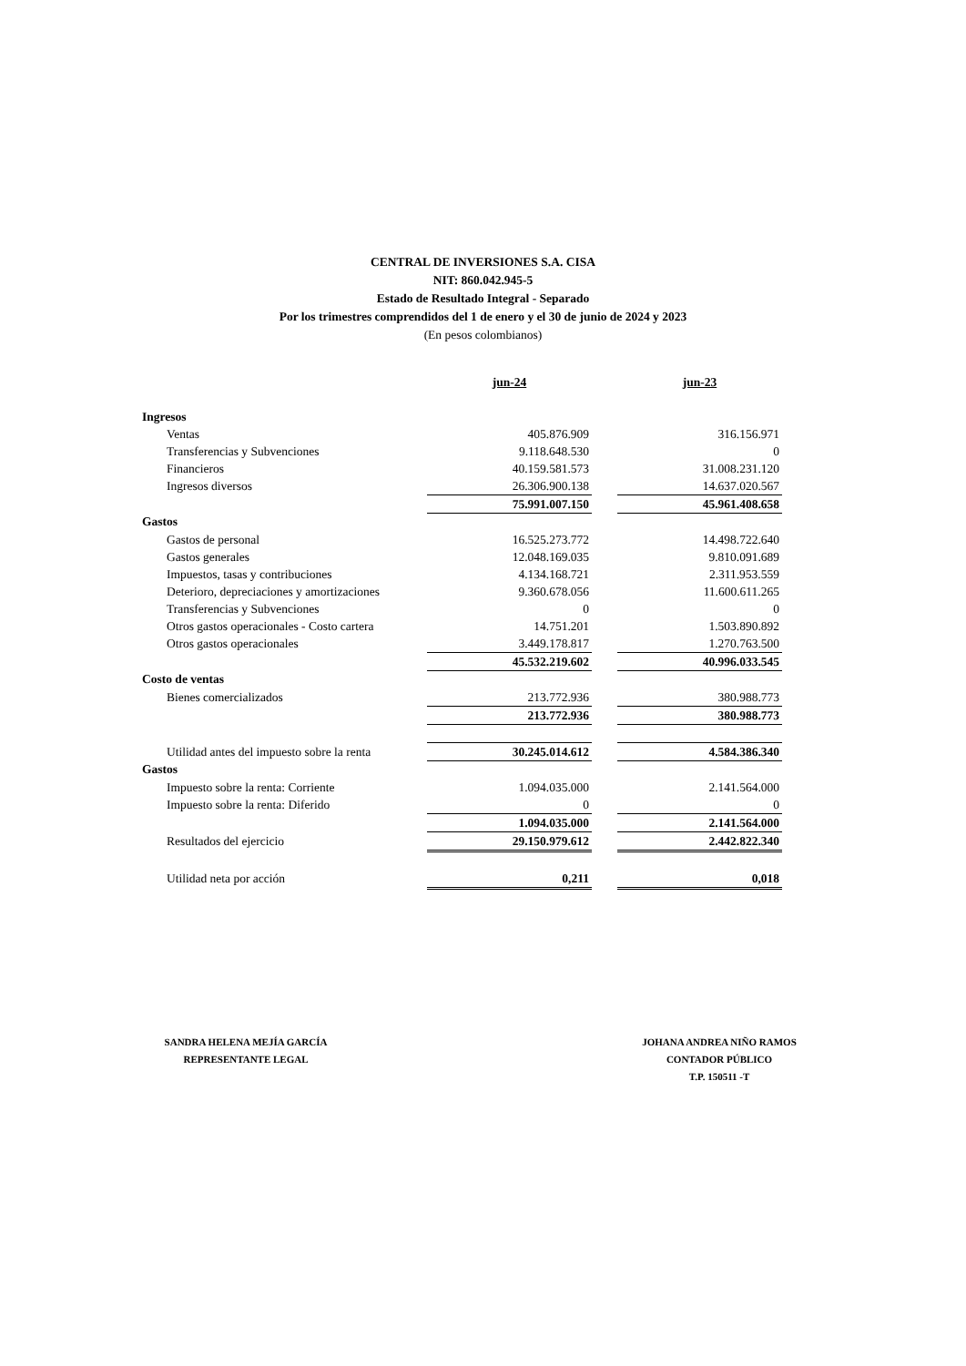CENTRAL DE INVERSIONES S.A. CISA
NIT: 860.042.945-5
Estado de Resultado Integral - Separado
Por los trimestres comprendidos del 1 de enero y el 30 de junio de 2024 y 2023
(En pesos colombianos)
| | jun-24 | | jun-23 |
| Ingresos | | | |
| Ventas | 405.876.909 | | 316.156.971 |
| Transferencias y Subvenciones | 9.118.648.530 | | 0 |
| Financieros | 40.159.581.573 | | 31.008.231.120 |
| Ingresos diversos | 26.306.900.138 | | 14.637.020.567 |
| | 75.991.007.150 | | 45.961.408.658 |
| Gastos | | | |
| Gastos de personal | 16.525.273.772 | | 14.498.722.640 |
| Gastos generales | 12.048.169.035 | | 9.810.091.689 |
| Impuestos, tasas y contribuciones | 4.134.168.721 | | 2.311.953.559 |
| Deterioro, depreciaciones y amortizaciones | 9.360.678.056 | | 11.600.611.265 |
| Transferencias y Subvenciones | 0 | | 0 |
| Otros gastos operacionales - Costo cartera | 14.751.201 | | 1.503.890.892 |
| Otros gastos operacionales | 3.449.178.817 | | 1.270.763.500 |
| | 45.532.219.602 | | 40.996.033.545 |
| Costo de ventas | | | |
| Bienes comercializados | 213.772.936 | | 380.988.773 |
| | 213.772.936 | | 380.988.773 |
| Utilidad antes del impuesto sobre la renta | 30.245.014.612 | | 4.584.386.340 |
| Gastos | | | |
| Impuesto sobre la renta: Corriente | 1.094.035.000 | | 2.141.564.000 |
| Impuesto sobre la renta: Diferido | 0 | | 0 |
| | 1.094.035.000 | | 2.141.564.000 |
| Resultados del ejercicio | 29.150.979.612 | | 2.442.822.340 |
| Utilidad neta por acción | 0,211 | | 0,018 |
SANDRA HELENA MEJÍA GARCÍA
REPRESENTANTE LEGAL
JOHANA ANDREA NIÑO RAMOS
CONTADOR PÚBLICO
T.P. 150511 -T